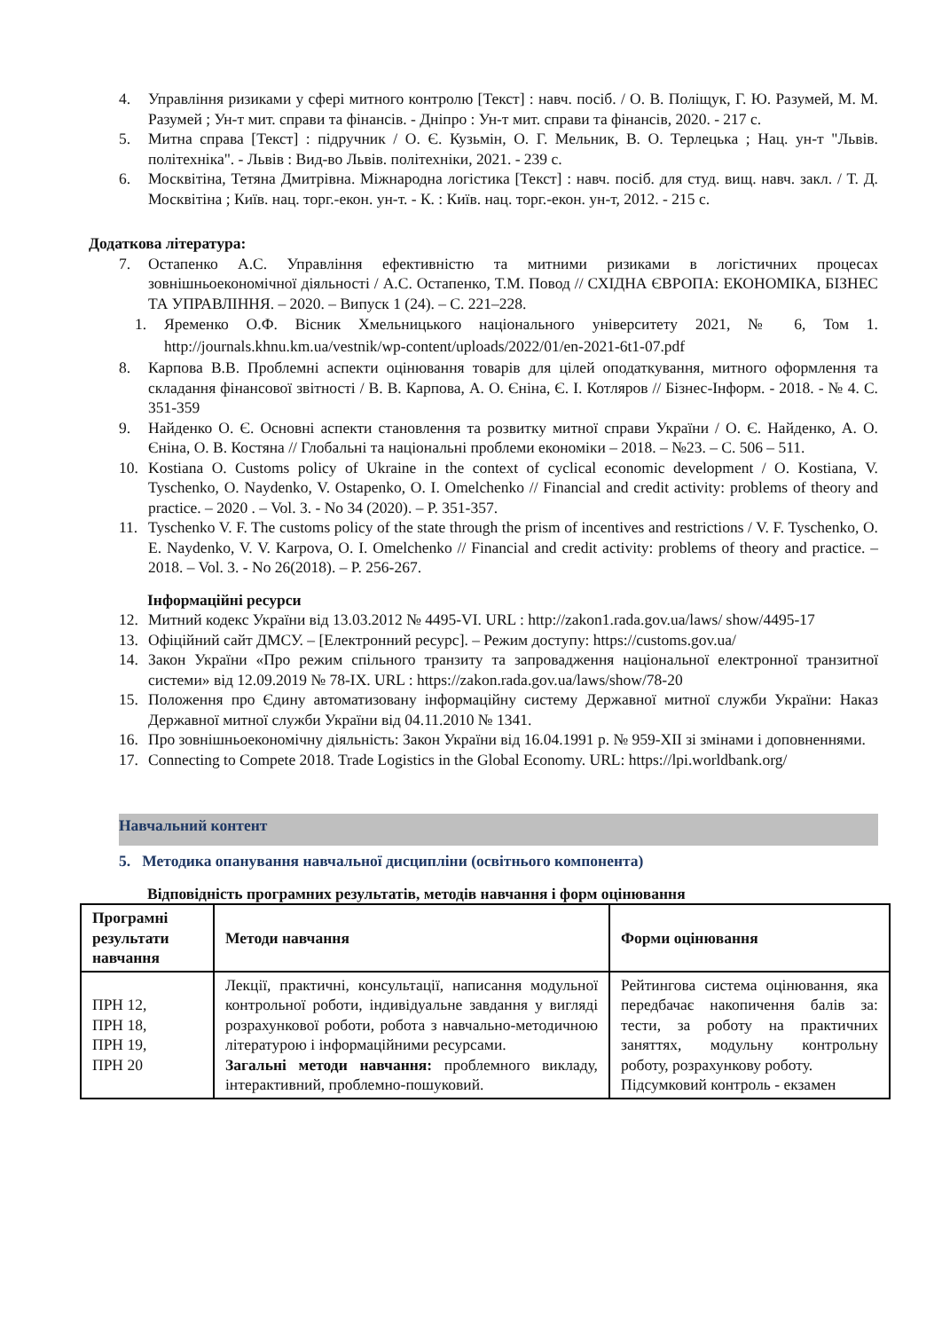4. Управління ризиками у сфері митного контролю [Текст] : навч. посіб. / О. В. Поліщук, Г. Ю. Разумей, М. М. Разумей ; Ун-т мит. справи та фінансів. - Дніпро : Ун-т мит. справи та фінансів, 2020. - 217 с.
5. Митна справа [Текст] : підручник / О. Є. Кузьмін, О. Г. Мельник, В. О. Терлецька ; Нац. ун-т "Львів. політехніка". - Львів : Вид-во Львів. політехніки, 2021. - 239 с.
6. Москвітіна, Тетяна Дмитрівна. Міжнародна логістика [Текст] : навч. посіб. для студ. вищ. навч. закл. / Т. Д. Москвітіна ; Київ. нац. торг.-екон. ун-т. - К. : Київ. нац. торг.-екон. ун-т, 2012. - 215 с.
Додаткова література:
7. Остапенко А.С. Управління ефективністю та митними ризиками в логістичних процесах зовнішньоекономічної діяльності / А.С. Остапенко, Т.М. Повод // СХІДНА ЄВРОПА: ЕКОНОМІКА, БІЗНЕС ТА УПРАВЛІННЯ. – 2020. – Випуск 1 (24). – С. 221–228.
1. Яременко О.Ф. Вісник Хмельницького національного університету 2021, № 6, Том 1. http://journals.khnu.km.ua/vestnik/wp-content/uploads/2022/01/en-2021-6t1-07.pdf
8. Карпова В.В. Проблемні аспекти оцінювання товарів для цілей оподаткування, митного оформлення та складання фінансової звітності / В. В. Карпова, А. О. Єніна, Є. І. Котляров // Бізнес-Інформ. - 2018. - № 4. С. 351-359
9. Найденко О. Є. Основні аспекти становлення та розвитку митної справи України / О. Є. Найденко, А. О. Єніна, О. В. Костяна // Глобальні та національні проблеми економіки – 2018. – №23. – С. 506 – 511.
10. Kostiana O. Customs policy of Ukraine in the context of cyclical economic development / O. Kostiana, V. Tyschenko, O. Naydenko, V. Ostapenko, O. I. Omelchenko // Financial and credit activity: problems of theory and practice. – 2020 . – Vol. 3. - No 34 (2020). – P. 351-357.
11. Tyschenko V. F. The customs policy of the state through the prism of incentives and restrictions / V. F. Tyschenko, O. E. Naydenko, V. V. Karpova, O. I. Omelchenko // Financial and credit activity: problems of theory and practice. – 2018. – Vol. 3. - No 26(2018). – P. 256-267.
Інформаційні ресурси
12. Митний кодекс України від 13.03.2012 № 4495-VI. URL : http://zakon1.rada.gov.ua/laws/ show/4495-17
13. Офіційний сайт ДМСУ. – [Електронний ресурс]. – Режим доступу: https://customs.gov.ua/
14. Закон України «Про режим спільного транзиту та запровадження національної електронної транзитної системи» від 12.09.2019 № 78-IX. URL : https://zakon.rada.gov.ua/laws/show/78-20
15. Положення про Єдину автоматизовану інформаційну систему Державної митної служби України: Наказ Державної митної служби України від 04.11.2010 № 1341.
16. Про зовнішньоекономічну діяльність: Закон України від 16.04.1991 р. № 959-XII зі змінами і доповненнями.
17. Connecting to Compete 2018. Trade Logistics in the Global Economy. URL: https://lpi.worldbank.org/
Навчальний контент
5. Методика опанування навчальної дисципліни (освітнього компонента)
Відповідність програмних результатів, методів навчання і форм оцінювання
| Програмні результати навчання | Методи навчання | Форми оцінювання |
| ПРН 12, ПРН 18, ПРН 19, ПРН 20 | Лекції, практичні, консультації, написання модульної контрольної роботи, індивідуальне завдання у вигляді розрахункової роботи, робота з навчально-методичною літературою і інформаційними ресурсами. Загальні методи навчання: проблемного викладу, інтерактивний, проблемно-пошуковий. | Рейтингова система оцінювання, яка передбачає накопичення балів за: тести, за роботу на практичних заняттях, модульну контрольну роботу, розрахункову роботу. Підсумковий контроль - екзамен |